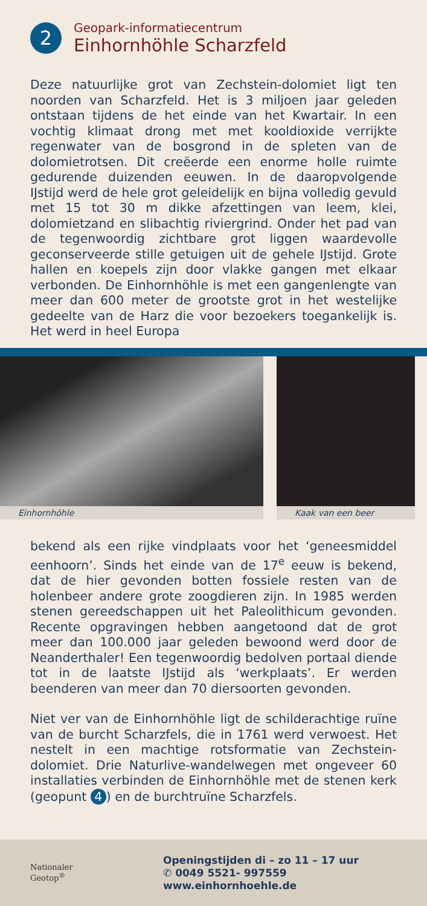2
Geopark-informatiecentrum
Einhornhöhle Scharzfeld
Deze natuurlijke grot van Zechstein-dolomiet ligt ten noorden van Scharzfeld. Het is 3 miljoen jaar geleden ontstaan tijdens de het einde van het Kwartair. In een vochtig klimaat drong met met kooldioxide verrijkte regenwater van de bosgrond in de spleten van de dolomietrotsen. Dit creëerde een enorme holle ruimte gedurende duizenden eeuwen. In de daaropvolgende IJstijd werd de hele grot geleidelijk en bijna volledig gevuld met 15 tot 30 m dikke afzettingen van leem, klei, dolomietzand en slibachtig riviergrind. Onder het pad van de tegenwoordig zichtbare grot liggen waardevolle geconserveerde stille getuigen uit de gehele IJstijd. Grote hallen en koepels zijn door vlakke gangen met elkaar verbonden. De Einhornhöhle is met een gangenlengte van meer dan 600 meter de grootste grot in het westelijke gedeelte van de Harz die voor bezoekers toegankelijk is. Het werd in heel Europa
Einhornhöhle
Kaak van een beer
bekend als een rijke vindplaats voor het ‘geneesmiddel eenhoorn’. Sinds het einde van de 17<sup>e</sup> eeuw is bekend, dat de hier gevonden botten fossiele resten van de holenbeer andere grote zoogdieren zijn. In 1985 werden stenen gereedschappen uit het Paleolithicum gevonden. Recente opgravingen hebben aangetoond dat de grot meer dan 100.000 jaar geleden bewoond werd door de Neanderthaler! Een tegenwoordig bedolven portaal diende tot in de laatste IJstijd als ‘werkplaats’. Er werden beenderen van meer dan 70 diersoorten gevonden.
Niet ver van de Einhornhöhle ligt de schilderachtige ruïne van de burcht Scharzfels, die in 1761 werd verwoest. Het nestelt in een machtige rotsformatie van Zechstein-dolomiet. Drie Naturlive-wandelwegen met ongeveer 60 installaties verbinden de Einhornhöhle met de stenen kerk (geopunt 4) en de burchtruïne Scharzfels.
Nationaler
Geotop<sup>®</sup>
Openingstijden di – zo 11 – 17 uur
✆ 0049 5521- 997559
www.einhornhoehle.de